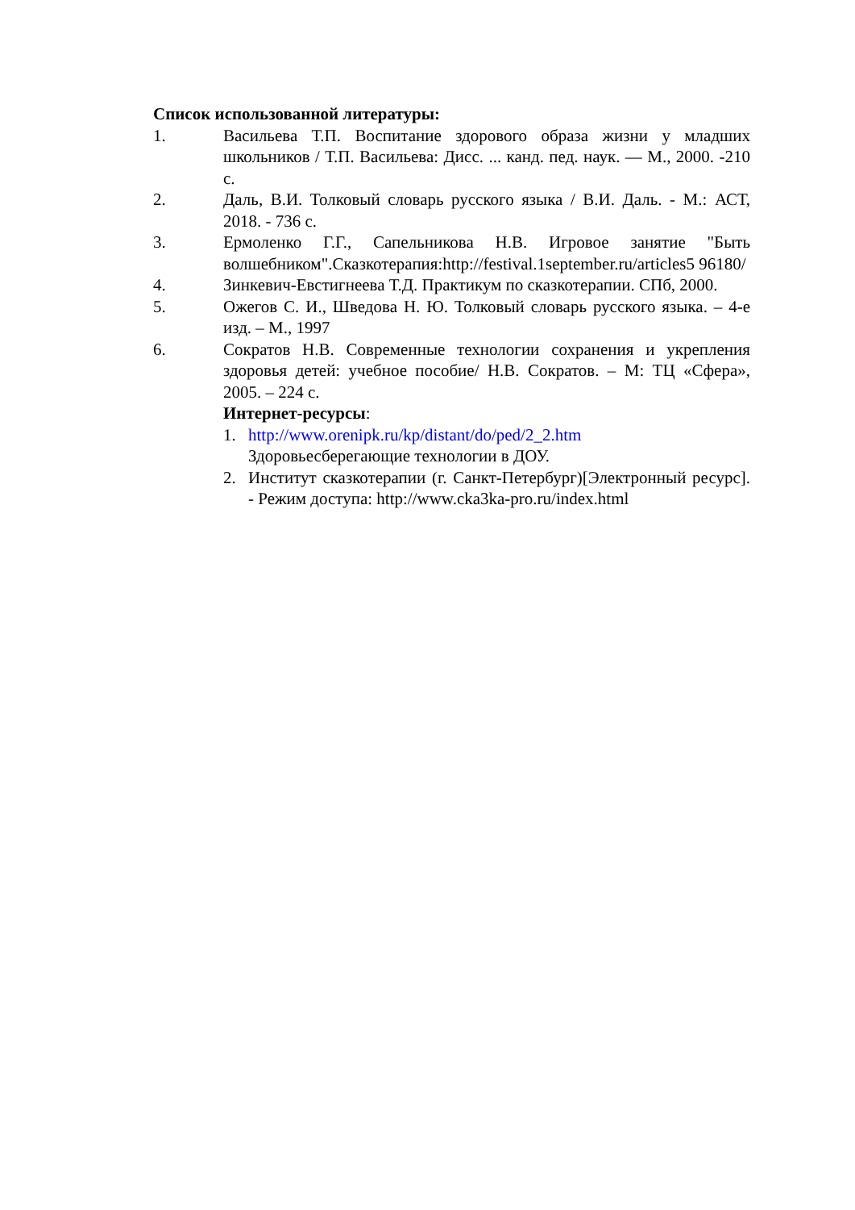Список использованной литературы:
1. Васильева Т.П. Воспитание здорового образа жизни у младших школьников / Т.П. Васильева: Дисс. ... канд. пед. наук. — М., 2000. -210 с.
2. Даль, В.И. Толковый словарь русского языка / В.И. Даль. - М.: АСТ, 2018. - 736 с.
3. Ермоленко Г.Г., Сапельникова Н.В. Игровое занятие "Быть волшебником".Сказкотерапия:http://festival.1september.ru/articles5 96180/
4. Зинкевич-Евстигнеева Т.Д. Практикум по сказкотерапии. СПб, 2000.
5. Ожегов С. И., Шведова Н. Ю. Толковый словарь русского языка. – 4-е изд. – М., 1997
6. Сократов Н.В. Современные технологии сохранения и укрепления здоровья детей: учебное пособие/ Н.В. Сократов. – М: ТЦ «Сфера», 2005. – 224 с.
Интернет-ресурсы:
1. http://www.orenipk.ru/kp/distant/do/ped/2_2.htm
Здоровьесберегающие технологии в ДОУ.
2. Институт сказкотерапии (г. Санкт-Петербург)[Электронный ресурс]. - Режим доступа: http://www.cka3ka-pro.ru/index.html